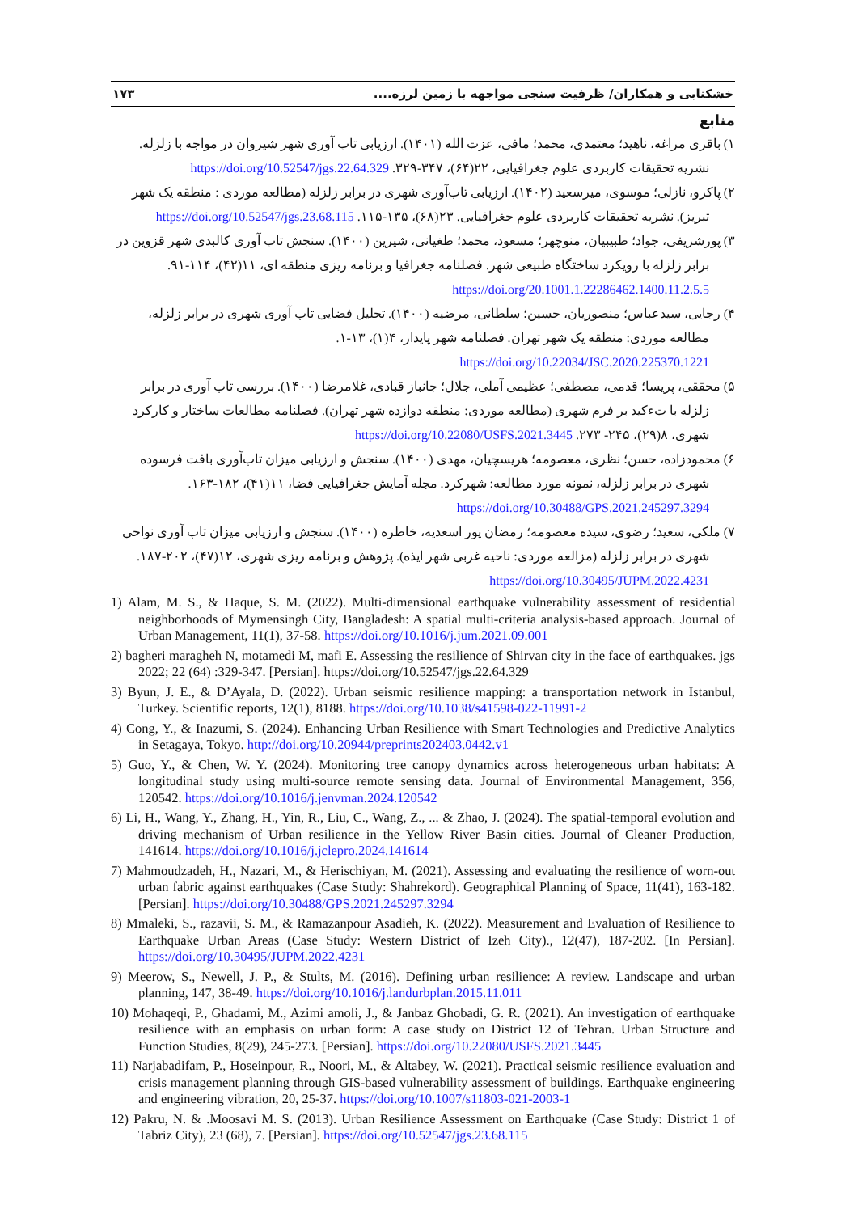خشکنابی و همکاران/ ظرفیت سنجی مواجهه با زمین لرزه.... ۱۷۳
منابع
۱) باقری مراغه، ناهید؛ معتمدی، محمد؛ مافی، عزت الله (۱۴۰۱). ارزیابی تاب آوری شهر شیروان در مواجه با زلزله. نشریه تحقیقات کاربردی علوم جغرافیایی، ۲۲(۶۴)، ۳۴۷-۳۲۹. https://doi.org/10.52547/jgs.22.64.329
۲) پاکرو، نازلی؛ موسوی، میرسعید (۱۴۰۲). ارزیابی تاب‌آوری شهری در برابر زلزله (مطالعه موردی : منطقه یک شهر تبریز). نشریه تحقیقات کاربردی علوم جغرافیایی. ۲۳(۶۸)، ۱۳۵-۱۱۵. https://doi.org/10.52547/jgs.23.68.115
۳) پورشریفی، جواد؛ طبیبیان، منوچهر؛ مسعود، محمد؛ طغیانی، شیرین (۱۴۰۰). سنجش تاب آوری کالبدی شهر قزوین در برابر زلزله با رویکرد ساختگاه طبیعی شهر. فصلنامه جغرافیا و برنامه ریزی منطقه ای، ۱۱(۴۲)، ۱۱۴-۹۱. https://doi.org/20.1001.1.22286462.1400.11.2.5.5
۴) رجایی، سیدعباس؛ منصوریان، حسین؛ سلطانی، مرضیه (۱۴۰۰). تحلیل فضایی تاب آوری شهری در برابر زلزله، مطالعه موردی: منطقه یک شهر تهران. فصلنامه شهر پایدار، ۴(۱)، ۱۳-۱. https://doi.org/10.22034/JSC.2020.225370.1221
۵) محققی، پریسا؛ قدمی، مصطفی؛ عظیمی آملی، جلال؛ جانباز قبادی، غلامرضا (۱۴۰۰). بررسی تاب آوری در برابر زلزله با تءکید بر فرم شهری (مطالعه موردی: منطقه دوازده شهر تهران). فصلنامه مطالعات ساختار و کارکرد شهری، ۸(۲۹)، ۲۴۵- ۲۷۳. https://doi.org/10.22080/USFS.2021.3445
۶) محمودزاده، حسن؛ نظری، معصومه؛ هریسچیان، مهدی (۱۴۰۰). سنجش و ارزیابی میزان تاب‌آوری بافت فرسوده شهری در برابر زلزله، نمونه مورد مطالعه: شهرکرد. مجله آمایش جغرافیایی فضا، ۱۱(۴۱)، ۱۸۲-۱۶۳. https://doi.org/10.30488/GPS.2021.245297.3294
۷) ملکی، سعید؛ رضوی، سیده معصومه؛ رمضان پور اسعدیه، خاطره (۱۴۰۰). سنجش و ارزیابی میزان تاب آوری نواحی شهری در برابر زلزله (مزالعه موردی: ناحیه غربی شهر ایذه). پژوهش و برنامه ریزی شهری، ۱۲(۴۷)، ۲۰۲-۱۸۷. https://doi.org/10.30495/JUPM.2022.4231
1) Alam, M. S., & Haque, S. M. (2022). Multi-dimensional earthquake vulnerability assessment of residential neighborhoods of Mymensingh City, Bangladesh: A spatial multi-criteria analysis-based approach. Journal of Urban Management, 11(1), 37-58. https://doi.org/10.1016/j.jum.2021.09.001
2) bagheri maragheh N, motamedi M, mafi E. Assessing the resilience of Shirvan city in the face of earthquakes. jgs 2022; 22 (64) :329-347. [Persian]. https://doi.org/10.52547/jgs.22.64.329
3) Byun, J. E., & D’Ayala, D. (2022). Urban seismic resilience mapping: a transportation network in Istanbul, Turkey. Scientific reports, 12(1), 8188. https://doi.org/10.1038/s41598-022-11991-2
4) Cong, Y., & Inazumi, S. (2024). Enhancing Urban Resilience with Smart Technologies and Predictive Analytics in Setagaya, Tokyo. http://doi.org/10.20944/preprints202403.0442.v1
5) Guo, Y., & Chen, W. Y. (2024). Monitoring tree canopy dynamics across heterogeneous urban habitats: A longitudinal study using multi-source remote sensing data. Journal of Environmental Management, 356, 120542. https://doi.org/10.1016/j.jenvman.2024.120542
6) Li, H., Wang, Y., Zhang, H., Yin, R., Liu, C., Wang, Z., ... & Zhao, J. (2024). The spatial-temporal evolution and driving mechanism of Urban resilience in the Yellow River Basin cities. Journal of Cleaner Production, 141614. https://doi.org/10.1016/j.jclepro.2024.141614
7) Mahmoudzadeh, H., Nazari, M., & Herischiyan, M. (2021). Assessing and evaluating the resilience of worn-out urban fabric against earthquakes (Case Study: Shahrekord). Geographical Planning of Space, 11(41), 163-182. [Persian]. https://doi.org/10.30488/GPS.2021.245297.3294
8) Mmaleki, S., razavii, S. M., & Ramazanpour Asadieh, K. (2022). Measurement and Evaluation of Resilience to Earthquake Urban Areas (Case Study: Western District of Izeh City)., 12(47), 187-202. [In Persian]. https://doi.org/10.30495/JUPM.2022.4231
9) Meerow, S., Newell, J. P., & Stults, M. (2016). Defining urban resilience: A review. Landscape and urban planning, 147, 38-49. https://doi.org/10.1016/j.landurbplan.2015.11.011
10) Mohaqeqi, P., Ghadami, M., Azimi amoli, J., & Janbaz Ghobadi, G. R. (2021). An investigation of earthquake resilience with an emphasis on urban form: A case study on District 12 of Tehran. Urban Structure and Function Studies, 8(29), 245-273. [Persian]. https://doi.org/10.22080/USFS.2021.3445
11) Narjabadifam, P., Hoseinpour, R., Noori, M., & Altabey, W. (2021). Practical seismic resilience evaluation and crisis management planning through GIS-based vulnerability assessment of buildings. Earthquake engineering and engineering vibration, 20, 25-37. https://doi.org/10.1007/s11803-021-2003-1
12) Pakru, N. & .Moosavi M. S. (2013). Urban Resilience Assessment on Earthquake (Case Study: District 1 of Tabriz City), 23 (68), 7. [Persian]. https://doi.org/10.52547/jgs.23.68.115